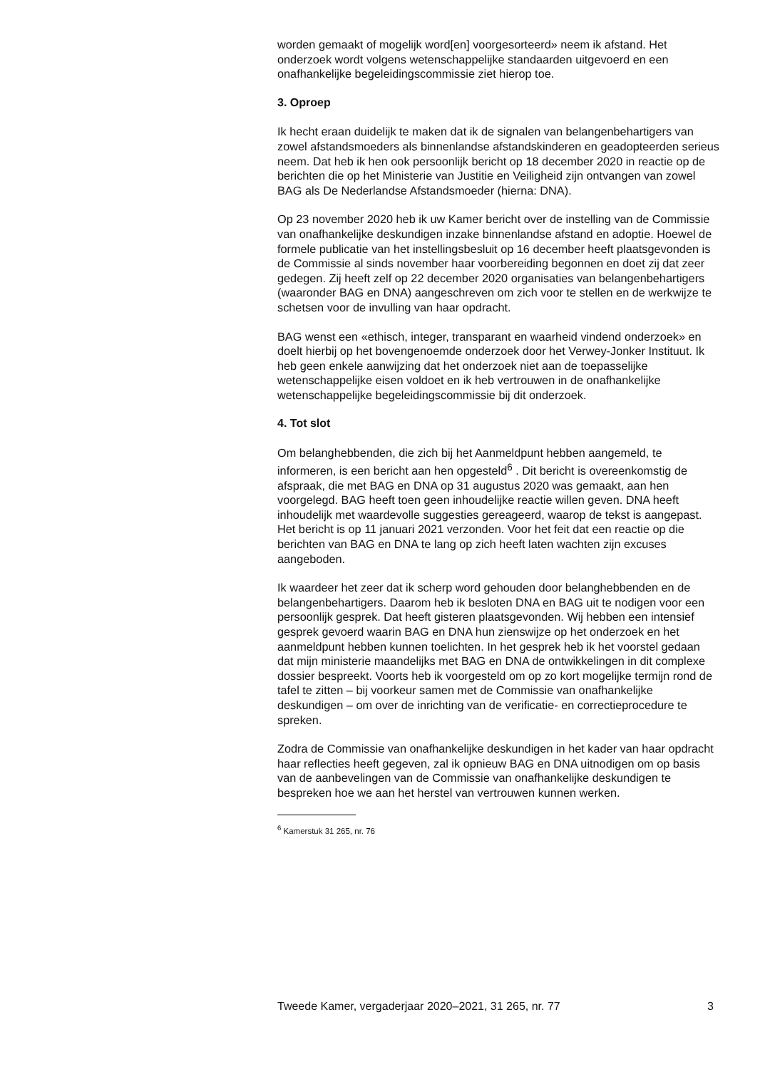worden gemaakt of mogelijk word[en] voorgesorteerd» neem ik afstand. Het onderzoek wordt volgens wetenschappelijke standaarden uitgevoerd en een onafhankelijke begeleidingscommissie ziet hierop toe.
3. Oproep
Ik hecht eraan duidelijk te maken dat ik de signalen van belangenbehartigers van zowel afstandsmoeders als binnenlandse afstandskinderen en geadopteerden serieus neem. Dat heb ik hen ook persoonlijk bericht op 18 december 2020 in reactie op de berichten die op het Ministerie van Justitie en Veiligheid zijn ontvangen van zowel BAG als De Nederlandse Afstandsmoeder (hierna: DNA).
Op 23 november 2020 heb ik uw Kamer bericht over de instelling van de Commissie van onafhankelijke deskundigen inzake binnenlandse afstand en adoptie. Hoewel de formele publicatie van het instellingsbesluit op 16 december heeft plaatsgevonden is de Commissie al sinds november haar voorbereiding begonnen en doet zij dat zeer gedegen. Zij heeft zelf op 22 december 2020 organisaties van belangenbehartigers (waaronder BAG en DNA) aangeschreven om zich voor te stellen en de werkwijze te schetsen voor de invulling van haar opdracht.
BAG wenst een «ethisch, integer, transparant en waarheid vindend onderzoek» en doelt hierbij op het bovengenoemde onderzoek door het Verwey-Jonker Instituut. Ik heb geen enkele aanwijzing dat het onderzoek niet aan de toepasselijke wetenschappelijke eisen voldoet en ik heb vertrouwen in de onafhankelijke wetenschappelijke begeleidingscommissie bij dit onderzoek.
4. Tot slot
Om belanghebbenden, die zich bij het Aanmeldpunt hebben aangemeld, te informeren, is een bericht aan hen opgesteld<sup>6</sup> . Dit bericht is overeenkomstig de afspraak, die met BAG en DNA op 31 augustus 2020 was gemaakt, aan hen voorgelegd. BAG heeft toen geen inhoudelijke reactie willen geven. DNA heeft inhoudelijk met waardevolle suggesties gereageerd, waarop de tekst is aangepast. Het bericht is op 11 januari 2021 verzonden. Voor het feit dat een reactie op die berichten van BAG en DNA te lang op zich heeft laten wachten zijn excuses aangeboden.
Ik waardeer het zeer dat ik scherp word gehouden door belanghebbenden en de belangenbehartigers. Daarom heb ik besloten DNA en BAG uit te nodigen voor een persoonlijk gesprek. Dat heeft gisteren plaatsgevonden. Wij hebben een intensief gesprek gevoerd waarin BAG en DNA hun zienswijze op het onderzoek en het aanmeldpunt hebben kunnen toelichten. In het gesprek heb ik het voorstel gedaan dat mijn ministerie maandelijks met BAG en DNA de ontwikkelingen in dit complexe dossier bespreekt. Voorts heb ik voorgesteld om op zo kort mogelijke termijn rond de tafel te zitten – bij voorkeur samen met de Commissie van onafhankelijke deskundigen – om over de inrichting van de verificatie- en correctieprocedure te spreken.
Zodra de Commissie van onafhankelijke deskundigen in het kader van haar opdracht haar reflecties heeft gegeven, zal ik opnieuw BAG en DNA uitnodigen om op basis van de aanbevelingen van de Commissie van onafhankelijke deskundigen te bespreken hoe we aan het herstel van vertrouwen kunnen werken.
<sup>6</sup> Kamerstuk 31 265, nr. 76
Tweede Kamer, vergaderjaar 2020–2021, 31 265, nr. 77 3